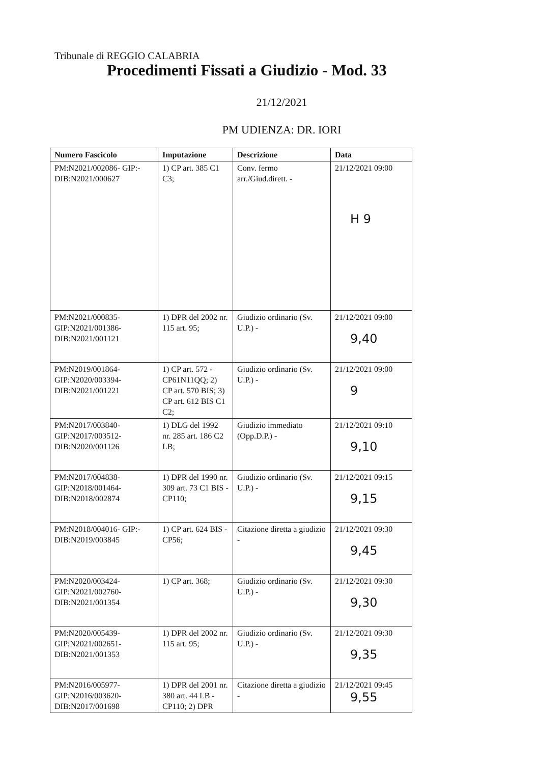Tribunale di REGGIO CALABRIA
Procedimenti Fissati a Giudizio - Mod. 33
21/12/2021
PM UDIENZA: DR. IORI
| Numero Fascicolo | Imputazione | Descrizione | Data |
| --- | --- | --- | --- |
| PM:N2021/002086- GIP:-DIB:N2021/000627 | 1) CP art. 385 C1 C3; | Conv. fermo arr./Giud.dirett. - | 21/12/2021 09:00 H 9 |
| PM:N2021/000835-GIP:N2021/001386-DIB:N2021/001121 | 1) DPR del 2002 nr. 115 art. 95; | Giudizio ordinario (Sv. U.P.) - | 21/12/2021 09:00 9,40 |
| PM:N2019/001864-GIP:N2020/003394-DIB:N2021/001221 | 1) CP art. 572 - CP61N11QQ; 2) CP art. 570 BIS; 3) CP art. 612 BIS C1 C2; | Giudizio ordinario (Sv. U.P.) - | 21/12/2021 09:00 9 |
| PM:N2017/003840-GIP:N2017/003512-DIB:N2020/001126 | 1) DLG del 1992 nr. 285 art. 186 C2 LB; | Giudizio immediato (Opp.D.P.) - | 21/12/2021 09:10 9,10 |
| PM:N2017/004838-GIP:N2018/001464-DIB:N2018/002874 | 1) DPR del 1990 nr. 309 art. 73 C1 BIS - CP110; | Giudizio ordinario (Sv. U.P.) - | 21/12/2021 09:15 9,15 |
| PM:N2018/004016- GIP:-DIB:N2019/003845 | 1) CP art. 624 BIS - CP56; | Citazione diretta a giudizio - | 21/12/2021 09:30 9,45 |
| PM:N2020/003424-GIP:N2021/002760-DIB:N2021/001354 | 1) CP art. 368; | Giudizio ordinario (Sv. U.P.) - | 21/12/2021 09:30 9,30 |
| PM:N2020/005439-GIP:N2021/002651-DIB:N2021/001353 | 1) DPR del 2002 nr. 115 art. 95; | Giudizio ordinario (Sv. U.P.) - | 21/12/2021 09:30 9,35 |
| PM:N2016/005977-GIP:N2016/003620-DIB:N2017/001698 | 1) DPR del 2001 nr. 380 art. 44 LB - CP110; 2) DPR | Citazione diretta a giudizio - | 21/12/2021 09:45 9,55 |